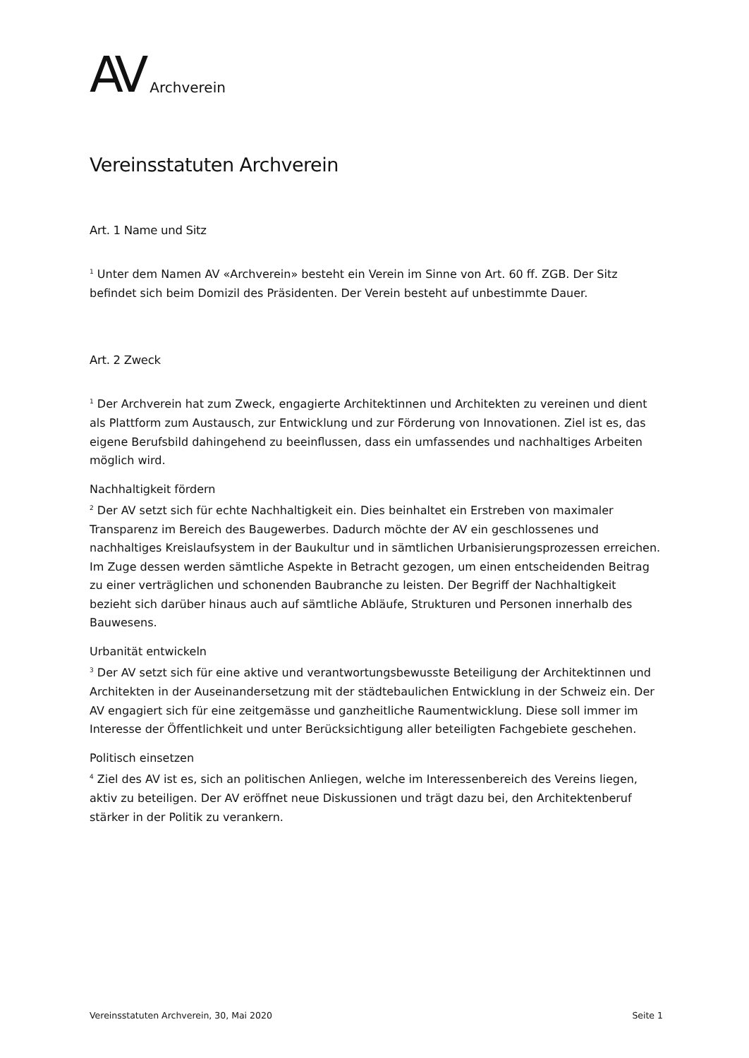AV Archverein
Vereinsstatuten Archverein
Art. 1 Name und Sitz
<sup>1</sup> Unter dem Namen AV «Archverein» besteht ein Verein im Sinne von Art. 60 ff. ZGB. Der Sitz befindet sich beim Domizil des Präsidenten. Der Verein besteht auf unbestimmte Dauer.
Art. 2 Zweck
<sup>1</sup> Der Archverein hat zum Zweck, engagierte Architektinnen und Architekten zu vereinen und dient als Plattform zum Austausch, zur Entwicklung und zur Förderung von Innovationen. Ziel ist es, das eigene Berufsbild dahingehend zu beeinflussen, dass ein umfassendes und nachhaltiges Arbeiten möglich wird.
Nachhaltigkeit fördern
<sup>2</sup> Der AV setzt sich für echte Nachhaltigkeit ein. Dies beinhaltet ein Erstreben von maximaler Transparenz im Bereich des Baugewerbes. Dadurch möchte der AV ein geschlossenes und nachhaltiges Kreislaufsystem in der Baukultur und in sämtlichen Urbanisierungsprozessen erreichen. Im Zuge dessen werden sämtliche Aspekte in Betracht gezogen, um einen entscheidenden Beitrag zu einer verträglichen und schonenden Baubranche zu leisten. Der Begriff der Nachhaltigkeit bezieht sich darüber hinaus auch auf sämtliche Abläufe, Strukturen und Personen innerhalb des Bauwesens.
Urbanität entwickeln
<sup>3</sup> Der AV setzt sich für eine aktive und verantwortungsbewusste Beteiligung der Architektinnen und Architekten in der Auseinandersetzung mit der städtebaulichen Entwicklung in der Schweiz ein. Der AV engagiert sich für eine zeitgemässe und ganzheitliche Raumentwicklung. Diese soll immer im Interesse der Öffentlichkeit und unter Berücksichtigung aller beteiligten Fachgebiete geschehen.
Politisch einsetzen
<sup>4</sup> Ziel des AV ist es, sich an politischen Anliegen, welche im Interessenbereich des Vereins liegen, aktiv zu beteiligen. Der AV eröffnet neue Diskussionen und trägt dazu bei, den Architektenberuf stärker in der Politik zu verankern.
Vereinsstatuten Archverein, 30, Mai 2020 Seite 1